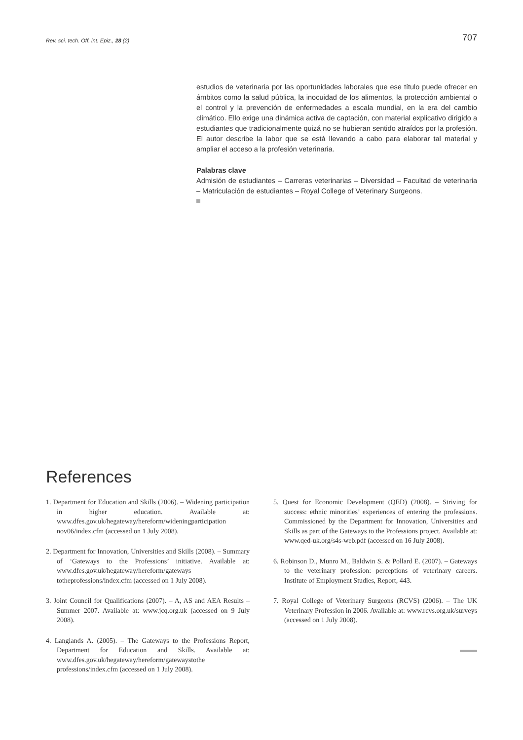Rev. sci. tech. Off. int. Epiz., 28 (2) 707
estudios de veterinaria por las oportunidades laborales que ese título puede ofrecer en ámbitos como la salud pública, la inocuidad de los alimentos, la protección ambiental o el control y la prevención de enfermedades a escala mundial, en la era del cambio climático. Ello exige una dinámica activa de captación, con material explicativo dirigido a estudiantes que tradicionalmente quizá no se hubieran sentido atraídos por la profesión. El autor describe la labor que se está llevando a cabo para elaborar tal material y ampliar el acceso a la profesión veterinaria.
Palabras clave
Admisión de estudiantes – Carreras veterinarias – Diversidad – Facultad de veterinaria – Matriculación de estudiantes – Royal College of Veterinary Surgeons.
References
1. Department for Education and Skills (2006). – Widening participation in higher education. Available at: www.dfes.gov.uk/hegateway/hereform/wideningparticipation nov06/index.cfm (accessed on 1 July 2008).
2. Department for Innovation, Universities and Skills (2008). – Summary of ‘Gateways to the Professions’ initiative. Available at: www.dfes.gov.uk/hegateway/hereform/gateways totheprofessions/index.cfm (accessed on 1 July 2008).
3. Joint Council for Qualifications (2007). – A, AS and AEA Results – Summer 2007. Available at: www.jcq.org.uk (accessed on 9 July 2008).
4. Langlands A. (2005). – The Gateways to the Professions Report, Department for Education and Skills. Available at: www.dfes.gov.uk/hegateway/hereform/gatewaystothe professions/index.cfm (accessed on 1 July 2008).
5. Quest for Economic Development (QED) (2008). – Striving for success: ethnic minorities’ experiences of entering the professions. Commissioned by the Department for Innovation, Universities and Skills as part of the Gateways to the Professions project. Available at: www.qed-uk.org/s4s-web.pdf (accessed on 16 July 2008).
6. Robinson D., Munro M., Baldwin S. & Pollard E. (2007). – Gateways to the veterinary profession: perceptions of veterinary careers. Institute of Employment Studies, Report, 443.
7. Royal College of Veterinary Surgeons (RCVS) (2006). – The UK Veterinary Profession in 2006. Available at: www.rcvs.org.uk/surveys (accessed on 1 July 2008).